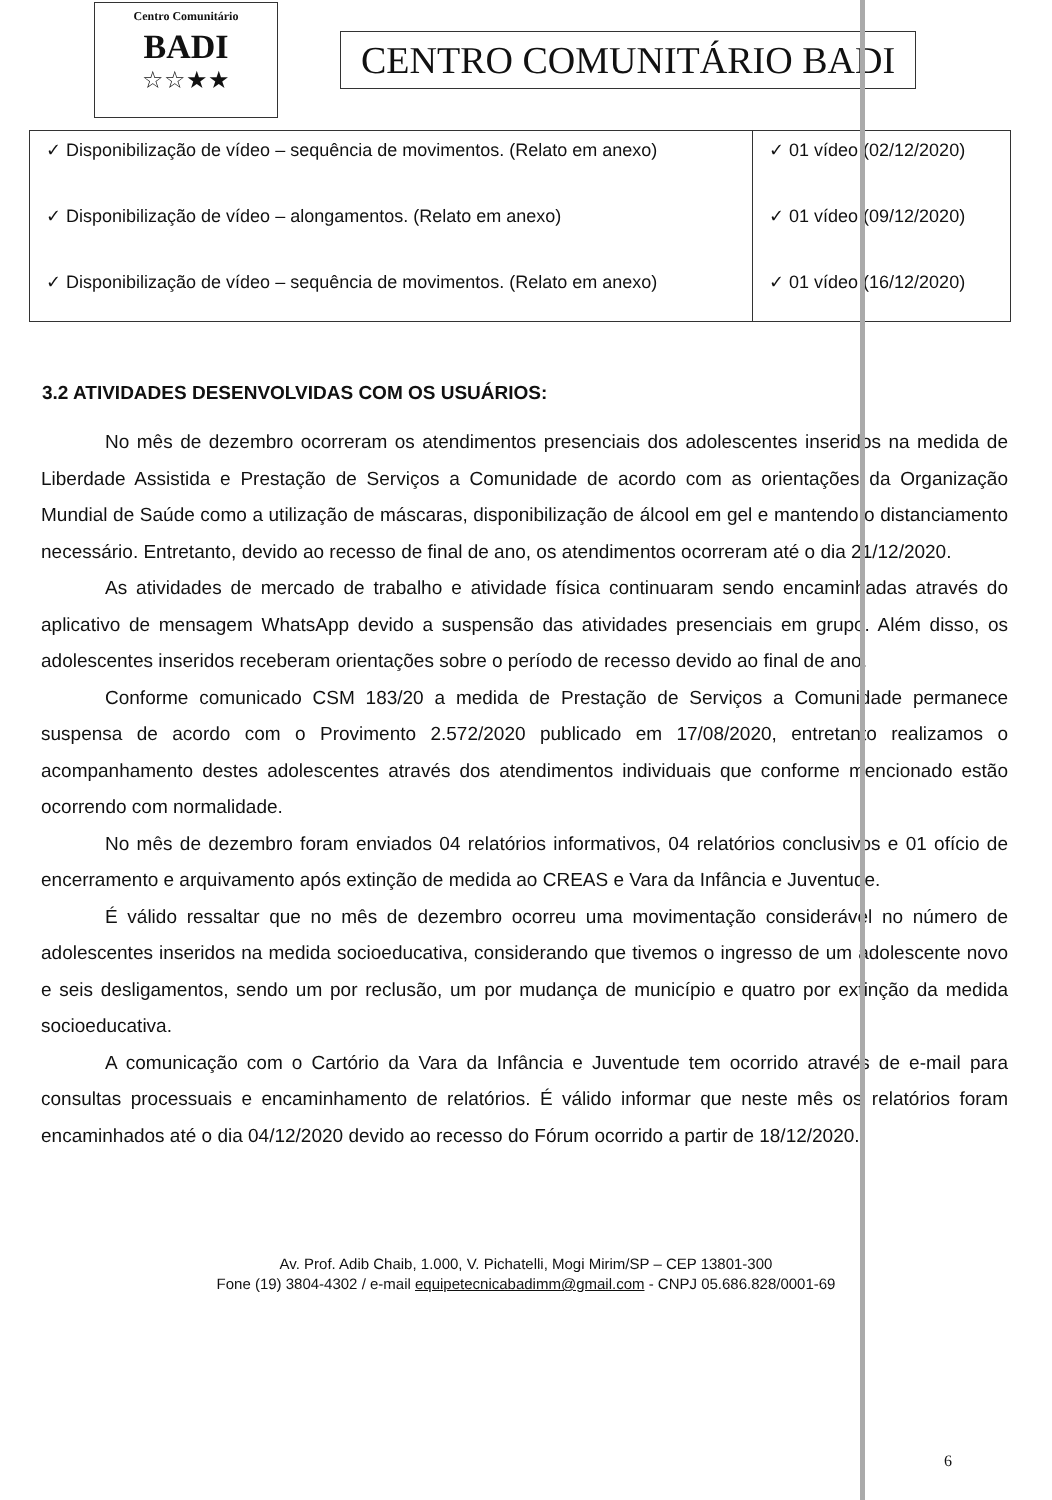Centro Comunitário
BADI
☆☆★★
CENTRO COMUNITÁRIO BADI
| ✓ Disponibilização de vídeo – sequência de movimentos. (Relato em anexo) ✓ Disponibilização de vídeo – alongamentos. (Relato em anexo) ✓ Disponibilização de vídeo – sequência de movimentos. (Relato em anexo) | ✓ 01 vídeo (02/12/2020) ✓ 01 vídeo (09/12/2020) ✓ 01 vídeo (16/12/2020) |
3.2 ATIVIDADES DESENVOLVIDAS COM OS USUÁRIOS:
No mês de dezembro ocorreram os atendimentos presenciais dos adolescentes inseridos na medida de Liberdade Assistida e Prestação de Serviços a Comunidade de acordo com as orientações da Organização Mundial de Saúde como a utilização de máscaras, disponibilização de álcool em gel e mantendo o distanciamento necessário. Entretanto, devido ao recesso de final de ano, os atendimentos ocorreram até o dia 21/12/2020.
As atividades de mercado de trabalho e atividade física continuaram sendo encaminhadas através do aplicativo de mensagem WhatsApp devido a suspensão das atividades presenciais em grupo. Além disso, os adolescentes inseridos receberam orientações sobre o período de recesso devido ao final de ano.
Conforme comunicado CSM 183/20 a medida de Prestação de Serviços a Comunidade permanece suspensa de acordo com o Provimento 2.572/2020 publicado em 17/08/2020, entretanto realizamos o acompanhamento destes adolescentes através dos atendimentos individuais que conforme mencionado estão ocorrendo com normalidade.
No mês de dezembro foram enviados 04 relatórios informativos, 04 relatórios conclusivos e 01 ofício de encerramento e arquivamento após extinção de medida ao CREAS e Vara da Infância e Juventude.
É válido ressaltar que no mês de dezembro ocorreu uma movimentação considerável no número de adolescentes inseridos na medida socioeducativa, considerando que tivemos o ingresso de um adolescente novo e seis desligamentos, sendo um por reclusão, um por mudança de município e quatro por extinção da medida socioeducativa.
A comunicação com o Cartório da Vara da Infância e Juventude tem ocorrido através de e-mail para consultas processuais e encaminhamento de relatórios. É válido informar que neste mês os relatórios foram encaminhados até o dia 04/12/2020 devido ao recesso do Fórum ocorrido a partir de 18/12/2020.
Av. Prof. Adib Chaib, 1.000, V. Pichatelli, Mogi Mirim/SP – CEP 13801-300
Fone (19) 3804-4302 / e-mail equipetecnicabadimm@gmail.com - CNPJ 05.686.828/0001-69
6